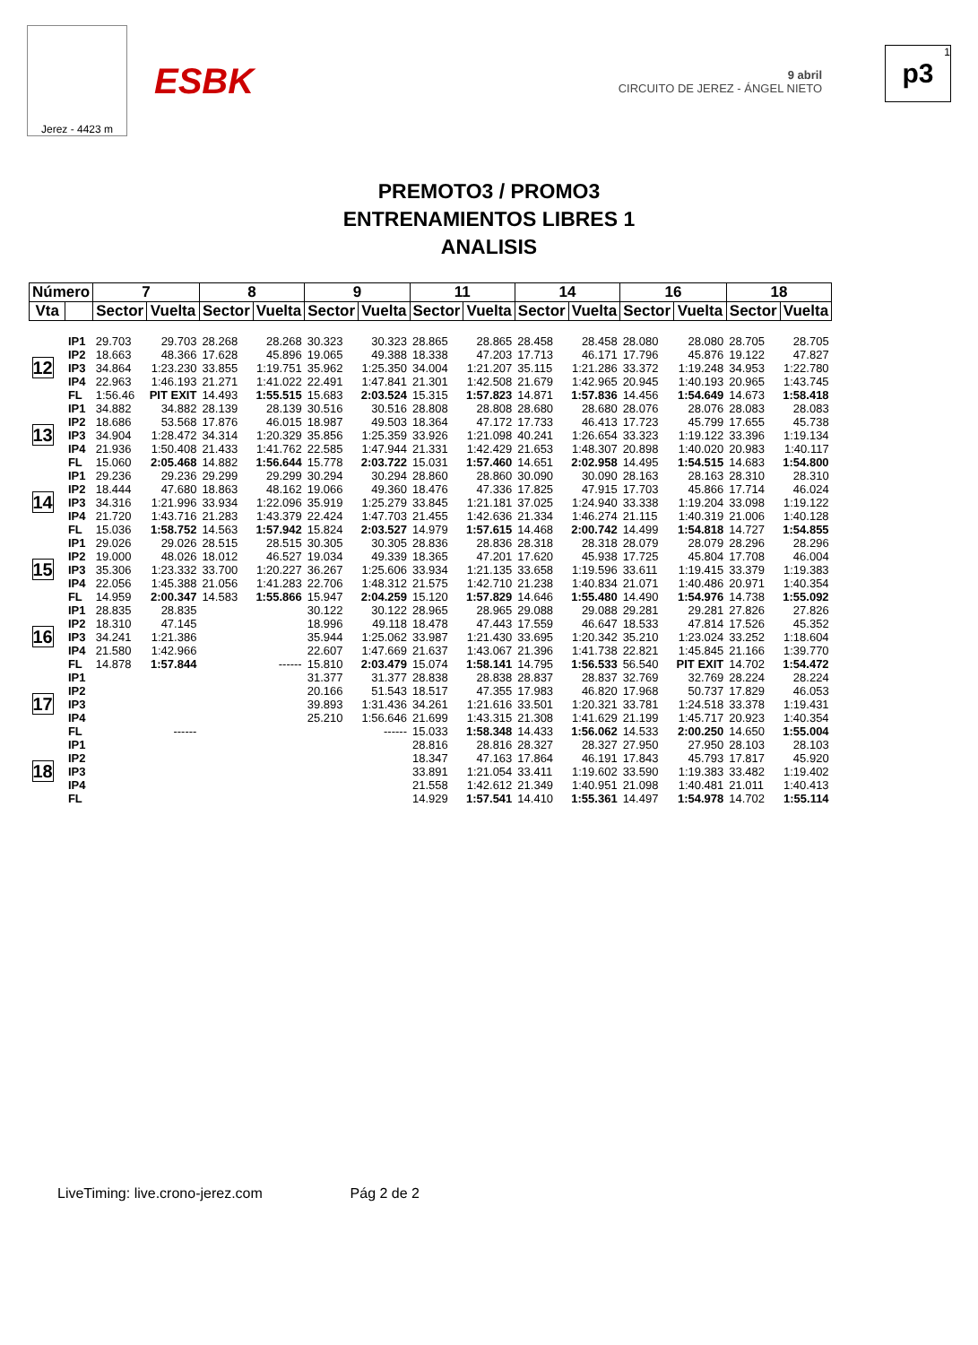Jerez - 4423 m
ESBK
9 abril
CIRCUITO DE JEREZ - ÁNGEL NIETO
1
p3
PREMOTO3 / PROMO3
ENTRENAMIENTOS LIBRES 1
ANALISIS
| Número | | 7 | | 8 | | 9 | | 11 | | 14 | | 16 | | 18 | |
| --- | --- | --- | --- | --- | --- | --- | --- | --- | --- | --- | --- | --- | --- | --- | --- |
| Vta | | Sector | Vuelta | Sector | Vuelta | Sector | Vuelta | Sector | Vuelta | Sector | Vuelta | Sector | Vuelta | Sector | Vuelta |
| 12 | IP1 | 29.703 | 29.703 | 28.268 | 28.268 | 30.323 | 30.323 | 28.865 | 28.865 | 28.458 | 28.458 | 28.080 | 28.080 | 28.705 | 28.705 |
| | IP2 | 18.663 | 48.366 | 17.628 | 45.896 | 19.065 | 49.388 | 18.338 | 47.203 | 17.713 | 46.171 | 17.796 | 45.876 | 19.122 | 47.827 |
| | IP3 | 34.864 | 1:23.230 | 33.855 | 1:19.751 | 35.962 | 1:25.350 | 34.004 | 1:21.207 | 35.115 | 1:21.286 | 33.372 | 1:19.248 | 34.953 | 1:22.780 |
| | IP4 | 22.963 | 1:46.193 | 21.271 | 1:41.022 | 22.491 | 1:47.841 | 21.301 | 1:42.508 | 21.679 | 1:42.965 | 20.945 | 1:40.193 | 20.965 | 1:43.745 |
| | FL | 1:56.46 | PIT EXIT | 14.493 | 1:55.515 | 15.683 | 2:03.524 | 15.315 | 1:57.823 | 14.871 | 1:57.836 | 14.456 | 1:54.649 | 14.673 | 1:58.418 |
| 13 | IP1 | 34.882 | 34.882 | 28.139 | 28.139 | 30.516 | 30.516 | 28.808 | 28.808 | 28.680 | 28.680 | 28.076 | 28.076 | 28.083 | 28.083 |
| | IP2 | 18.686 | 53.568 | 17.876 | 46.015 | 18.987 | 49.503 | 18.364 | 47.172 | 17.733 | 46.413 | 17.723 | 45.799 | 17.655 | 45.738 |
| | IP3 | 34.904 | 1:28.472 | 34.314 | 1:20.329 | 35.856 | 1:25.359 | 33.926 | 1:21.098 | 40.241 | 1:26.654 | 33.323 | 1:19.122 | 33.396 | 1:19.134 |
| | IP4 | 21.936 | 1:50.408 | 21.433 | 1:41.762 | 22.585 | 1:47.944 | 21.331 | 1:42.429 | 21.653 | 1:48.307 | 20.898 | 1:40.020 | 20.983 | 1:40.117 |
| | FL | 15.060 | 2:05.468 | 14.882 | 1:56.644 | 15.778 | 2:03.722 | 15.031 | 1:57.460 | 14.651 | 2:02.958 | 14.495 | 1:54.515 | 14.683 | 1:54.800 |
| 14 | IP1 | 29.236 | 29.236 | 29.299 | 29.299 | 30.294 | 30.294 | 28.860 | 28.860 | 30.090 | 30.090 | 28.163 | 28.163 | 28.310 | 28.310 |
| | IP2 | 18.444 | 47.680 | 18.863 | 48.162 | 19.066 | 49.360 | 18.476 | 47.336 | 17.825 | 47.915 | 17.703 | 45.866 | 17.714 | 46.024 |
| | IP3 | 34.316 | 1:21.996 | 33.934 | 1:22.096 | 35.919 | 1:25.279 | 33.845 | 1:21.181 | 37.025 | 1:24.940 | 33.338 | 1:19.204 | 33.098 | 1:19.122 |
| | IP4 | 21.720 | 1:43.716 | 21.283 | 1:43.379 | 22.424 | 1:47.703 | 21.455 | 1:42.636 | 21.334 | 1:46.274 | 21.115 | 1:40.319 | 21.006 | 1:40.128 |
| | FL | 15.036 | 1:58.752 | 14.563 | 1:57.942 | 15.824 | 2:03.527 | 14.979 | 1:57.615 | 14.468 | 2:00.742 | 14.499 | 1:54.818 | 14.727 | 1:54.855 |
| 15 | IP1 | 29.026 | 29.026 | 28.515 | 28.515 | 30.305 | 30.305 | 28.836 | 28.836 | 28.318 | 28.318 | 28.079 | 28.079 | 28.296 | 28.296 |
| | IP2 | 19.000 | 48.026 | 18.012 | 46.527 | 19.034 | 49.339 | 18.365 | 47.201 | 17.620 | 45.938 | 17.725 | 45.804 | 17.708 | 46.004 |
| | IP3 | 35.306 | 1:23.332 | 33.700 | 1:20.227 | 36.267 | 1:25.606 | 33.934 | 1:21.135 | 33.658 | 1:19.596 | 33.611 | 1:19.415 | 33.379 | 1:19.383 |
| | IP4 | 22.056 | 1:45.388 | 21.056 | 1:41.283 | 22.706 | 1:48.312 | 21.575 | 1:42.710 | 21.238 | 1:40.834 | 21.071 | 1:40.486 | 20.971 | 1:40.354 |
| | FL | 14.959 | 2:00.347 | 14.583 | 1:55.866 | 15.947 | 2:04.259 | 15.120 | 1:57.829 | 14.646 | 1:55.480 | 14.490 | 1:54.976 | 14.738 | 1:55.092 |
| 16 | IP1 | 28.835 | 28.835 | | | 30.122 | 30.122 | 28.965 | 28.965 | 29.088 | 29.088 | 29.281 | 29.281 | 27.826 | 27.826 |
| | IP2 | 18.310 | 47.145 | | | 18.996 | 49.118 | 18.478 | 47.443 | 17.559 | 46.647 | 18.533 | 47.814 | 17.526 | 45.352 |
| | IP3 | 34.241 | 1:21.386 | | | 35.944 | 1:25.062 | 33.987 | 1:21.430 | 33.695 | 1:20.342 | 35.210 | 1:23.024 | 33.252 | 1:18.604 |
| | IP4 | 21.580 | 1:42.966 | | | 22.607 | 1:47.669 | 21.637 | 1:43.067 | 21.396 | 1:41.738 | 22.821 | 1:45.845 | 21.166 | 1:39.770 |
| | FL | 14.878 | 1:57.844 | | ------ | 15.810 | 2:03.479 | 15.074 | 1:58.141 | 14.795 | 1:56.533 | 56.540 | PIT EXIT | 14.702 | 1:54.472 |
| 17 | IP1 | | | | | 31.377 | 31.377 | 28.838 | 28.838 | 28.837 | 28.837 | 32.769 | 32.769 | 28.224 | 28.224 |
| | IP2 | | | | | 20.166 | 51.543 | 18.517 | 47.355 | 17.983 | 46.820 | 17.968 | 50.737 | 17.829 | 46.053 |
| | IP3 | | | | | 39.893 | 1:31.436 | 34.261 | 1:21.616 | 33.501 | 1:20.321 | 33.781 | 1:24.518 | 33.378 | 1:19.431 |
| | IP4 | | | | | 25.210 | 1:56.646 | 21.699 | 1:43.315 | 21.308 | 1:41.629 | 21.199 | 1:45.717 | 20.923 | 1:40.354 |
| | FL | | ------ | | | | ------ | 15.033 | 1:58.348 | 14.433 | 1:56.062 | 14.533 | 2:00.250 | 14.650 | 1:55.004 |
| 18 | IP1 | | | | | | | 28.816 | 28.816 | 28.327 | 28.327 | 27.950 | 27.950 | 28.103 | 28.103 |
| | IP2 | | | | | | | 18.347 | 47.163 | 17.864 | 46.191 | 17.843 | 45.793 | 17.817 | 45.920 |
| | IP3 | | | | | | | 33.891 | 1:21.054 | 33.411 | 1:19.602 | 33.590 | 1:19.383 | 33.482 | 1:19.402 |
| | IP4 | | | | | | | 21.558 | 1:42.612 | 21.349 | 1:40.951 | 21.098 | 1:40.481 | 21.011 | 1:40.413 |
| | FL | | | | | | | 14.929 | 1:57.541 | 14.410 | 1:55.361 | 14.497 | 1:54.978 | 14.702 | 1:55.114 |
LiveTiming: live.crono-jerez.com Pág 2 de 2